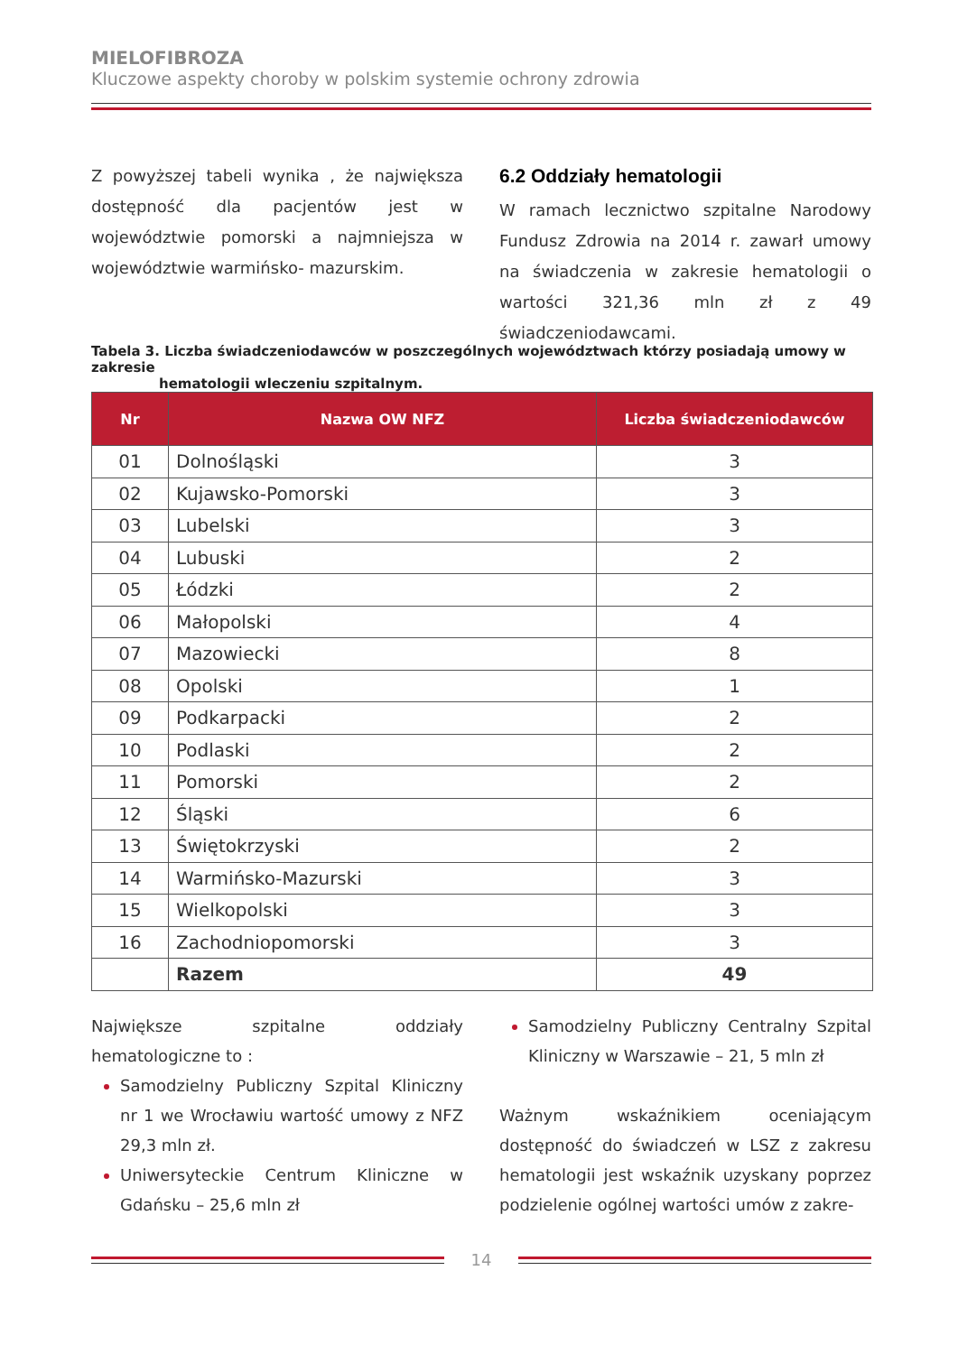MIELOFIBROZA
Kluczowe aspekty choroby w polskim systemie ochrony zdrowia
Z powyższej tabeli wynika , że największa dostępność dla pacjentów jest w województwie pomorski a najmniejsza w województwie warmińsko- mazurskim.
6.2 Oddziały hematologii
W ramach lecznictwo szpitalne Narodowy Fundusz Zdrowia na 2014 r. zawarł umowy na świadczenia w zakresie hematologii o wartości 321,36 mln zł z 49 świadczeniodawcami.
Tabela 3. Liczba świadczeniodawców w poszczególnych województwach którzy posiadają umowy w zakresie
hematologii wleczeniu szpitalnym.
| Nr | Nazwa OW NFZ | Liczba świadczeniodawców |
| --- | --- | --- |
| 01 | Dolnośląski | 3 |
| 02 | Kujawsko-Pomorski | 3 |
| 03 | Lubelski | 3 |
| 04 | Lubuski | 2 |
| 05 | Łódzki | 2 |
| 06 | Małopolski | 4 |
| 07 | Mazowiecki | 8 |
| 08 | Opolski | 1 |
| 09 | Podkarpacki | 2 |
| 10 | Podlaski | 2 |
| 11 | Pomorski | 2 |
| 12 | Śląski | 6 |
| 13 | Świętokrzyski | 2 |
| 14 | Warmińsko-Mazurski | 3 |
| 15 | Wielkopolski | 3 |
| 16 | Zachodniopomorski | 3 |
| | Razem | 49 |
Największe szpitalne oddziały hematologiczne to :
Samodzielny Publiczny Szpital Kliniczny nr 1 we Wrocławiu wartość umowy z NFZ 29,3 mln zł.
Uniwersyteckie Centrum Kliniczne w Gdańsku – 25,6 mln zł
Samodzielny Publiczny Centralny Szpital Kliniczny w Warszawie – 21, 5 mln zł
Ważnym wskaźnikiem oceniającym dostępność do świadczeń w LSZ z zakresu hematologii jest wskaźnik uzyskany poprzez podzielenie ogólnej wartości umów z zakre-
14